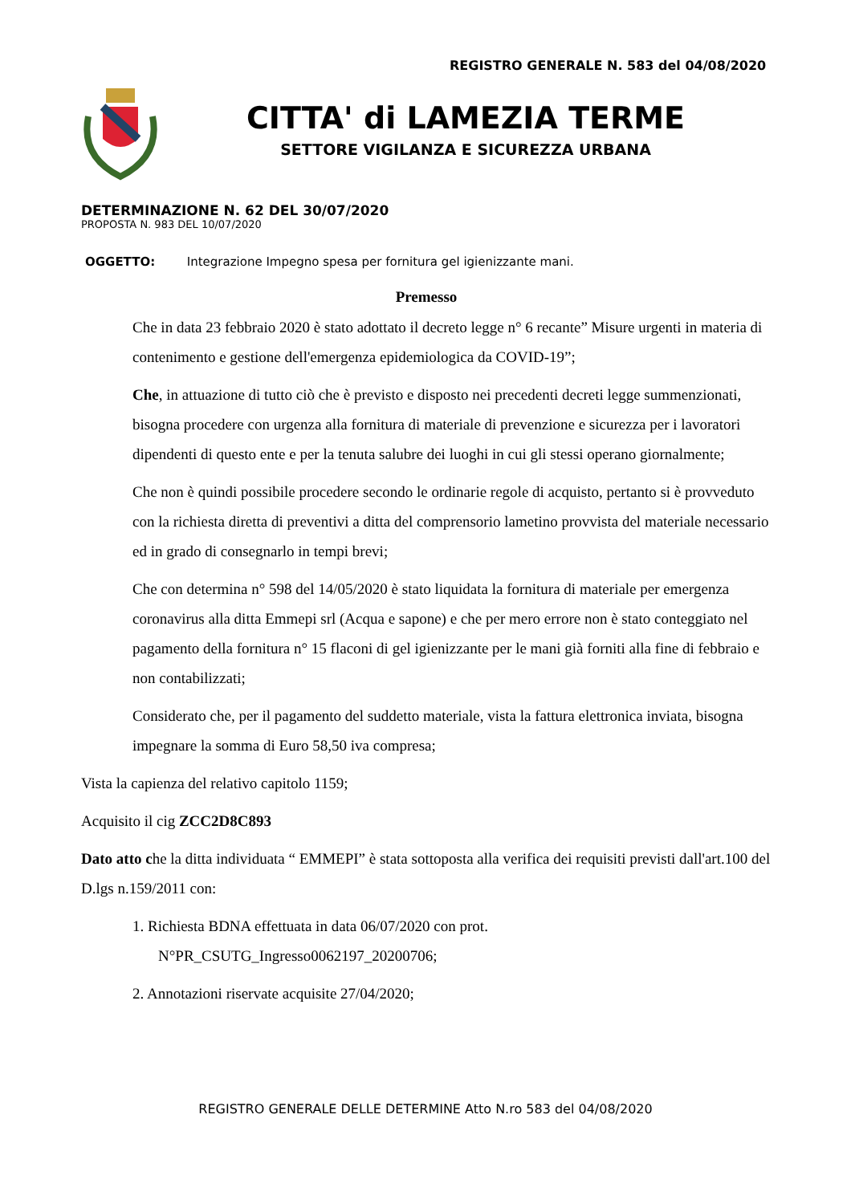REGISTRO GENERALE N. 583 del 04/08/2020
CITTA' di LAMEZIA TERME
SETTORE VIGILANZA E SICUREZZA URBANA
DETERMINAZIONE N. 62 DEL 30/07/2020
PROPOSTA N. 983 DEL 10/07/2020
OGGETTO: Integrazione Impegno spesa per fornitura gel igienizzante mani.
Premesso
Che in data 23 febbraio 2020 è stato adottato il decreto legge n° 6 recante” Misure urgenti in materia di contenimento e gestione dell'emergenza epidemiologica da COVID-19”;
Che, in attuazione di tutto ciò che è previsto e disposto nei precedenti decreti legge summenzionati, bisogna procedere con urgenza alla fornitura di materiale di prevenzione e sicurezza per i lavoratori dipendenti di questo ente e per la tenuta salubre dei luoghi in cui gli stessi operano giornalmente;
Che non è quindi possibile procedere secondo le ordinarie regole di acquisto, pertanto si è provveduto con la richiesta diretta di preventivi a ditta del comprensorio lametino provvista del materiale necessario ed in grado di consegnarlo in tempi brevi;
Che con determina n° 598 del 14/05/2020 è stato liquidata la fornitura di materiale per emergenza coronavirus alla ditta Emmepi srl (Acqua e sapone) e che per mero errore non è stato conteggiato nel pagamento della fornitura n° 15 flaconi di gel igienizzante per le mani già forniti alla fine di febbraio e non contabilizzati;
Considerato che, per il pagamento del suddetto materiale, vista la fattura elettronica inviata, bisogna impegnare la somma di Euro 58,50 iva compresa;
Vista la capienza del relativo capitolo 1159;
Acquisito il cig ZCC2D8C893
Dato atto che la ditta individuata “ EMMEPI” è stata sottoposta alla verifica dei requisiti previsti dall'art.100 del D.lgs n.159/2011 con:
1. Richiesta BDNA effettuata in data 06/07/2020 con prot.
N°PR_CSUTG_Ingresso0062197_20200706;
2. Annotazioni riservate acquisite 27/04/2020;
REGISTRO GENERALE DELLE DETERMINE Atto N.ro 583 del 04/08/2020